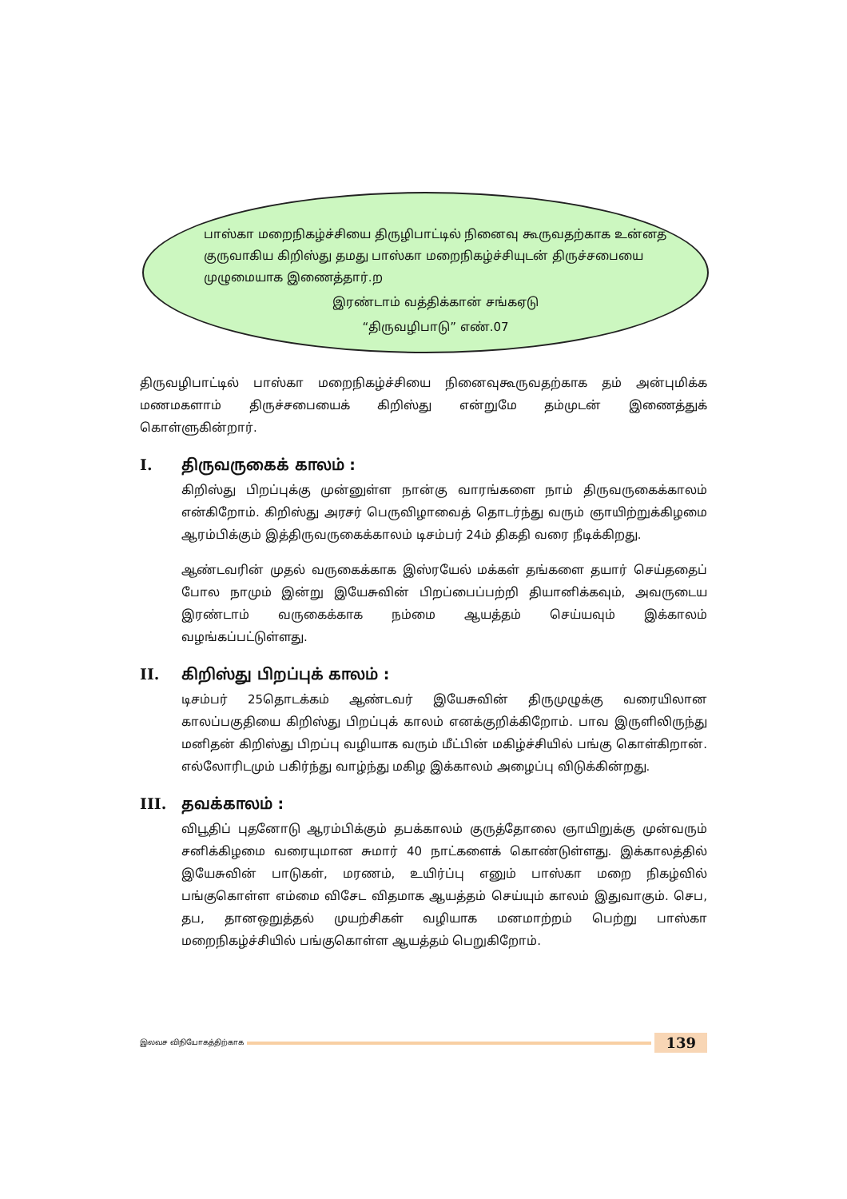பாஸ்கா மறைநிகழ்ச்சியை திருழிபாட்டில் நினைவு கூருவதற்காக உன்னத குருவாகிய கிறிஸ்து தமது பாஸ்கா மறைநிகழ்ச்சியுடன் திருச்சபையை முழுமையாக இணைத்தார்.ற
இரண்டாம் வத்திக்கான் சங்கஏடு
“திருவழிபாடு” எண்.07
திருவழிபாட்டில் பாஸ்கா மறைநிகழ்ச்சியை நினைவுகூருவதற்காக தம் அன்புமிக்க மணமகளாம் திருச்சபையைக் கிறிஸ்து என்றுமே தம்முடன் இணைத்துக் கொள்ளுகின்றார்.
I. திருவருகைக் காலம் :
கிறிஸ்து பிறப்புக்கு முன்னுள்ள நான்கு வாரங்களை நாம் திருவருகைக்காலம் என்கிறோம். கிறிஸ்து அரசர் பெருவிழாவைத் தொடர்ந்து வரும் ஞாயிற்றுக்கிழமை ஆரம்பிக்கும் இத்திருவருகைக்காலம் டிசம்பர் 24ம் திகதி வரை நீடிக்கிறது.
ஆண்டவரின் முதல் வருகைக்காக இஸ்ரயேல் மக்கள் தங்களை தயார் செய்ததைப் போல நாமும் இன்று இயேசுவின் பிறப்பைப்பற்றி தியானிக்கவும், அவருடைய இரண்டாம் வருகைக்காக நம்மை ஆயத்தம் செய்யவும் இக்காலம் வழங்கப்பட்டுள்ளது.
II. கிறிஸ்து பிறப்புக் காலம் :
டிசம்பர் 25தொடக்கம் ஆண்டவர் இயேசுவின் திருமுழுக்கு வரையிலான காலப்பகுதியை கிறிஸ்து பிறப்புக் காலம் எனக்குறிக்கிறோம். பாவ இருளிலிருந்து மனிதன் கிறிஸ்து பிறப்பு வழியாக வரும் மீட்பின் மகிழ்ச்சியில் பங்கு கொள்கிறான். எல்லோரிடமும் பகிர்ந்து வாழ்ந்து மகிழ இக்காலம் அழைப்பு விடுக்கின்றது.
III. தவக்காலம் :
விபூதிப் புதனோடு ஆரம்பிக்கும் தபக்காலம் குருத்தோலை ஞாயிறுக்கு முன்வரும் சனிக்கிழமை வரையுமான சுமார் 40 நாட்களைக் கொண்டுள்ளது. இக்காலத்தில் இயேசுவின் பாடுகள், மரணம், உயிர்ப்பு எனும் பாஸ்கா மறை நிகழ்வில் பங்குகொள்ள எம்மை விசேட விதமாக ஆயத்தம் செய்யும் காலம் இதுவாகும். செப, தப, தானஒறுத்தல் முயற்சிகள் வழியாக மனமாற்றம் பெற்று பாஸ்கா மறைநிகழ்ச்சியில் பங்குகொள்ள ஆயத்தம் பெறுகிறோம்.
இலவச விநியோகத்திற்காக
139